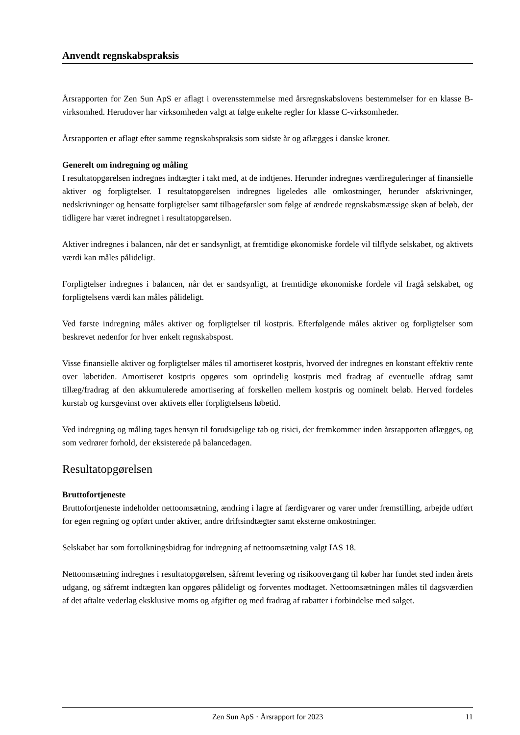Anvendt regnskabspraksis
Årsrapporten for Zen Sun ApS er aflagt i overensstemmelse med årsregnskabslovens bestemmelser for en klasse B-virksomhed. Herudover har virksomheden valgt at følge enkelte regler for klasse C-virksomheder.
Årsrapporten er aflagt efter samme regnskabspraksis som sidste år og aflægges i danske kroner.
Generelt om indregning og måling
I resultatopgørelsen indregnes indtægter i takt med, at de indtjenes. Herunder indregnes værdireguleringer af finansielle aktiver og forpligtelser. I resultatopgørelsen indregnes ligeledes alle omkostninger, herunder afskrivninger, nedskrivninger og hensatte forpligtelser samt tilbageførsler som følge af ændrede regnskabsmæssige skøn af beløb, der tidligere har været indregnet i resultatopgørelsen.
Aktiver indregnes i balancen, når det er sandsynligt, at fremtidige økonomiske fordele vil tilflyde selskabet, og aktivets værdi kan måles pålideligt.
Forpligtelser indregnes i balancen, når det er sandsynligt, at fremtidige økonomiske fordele vil fragå selskabet, og forpligtelsens værdi kan måles pålideligt.
Ved første indregning måles aktiver og forpligtelser til kostpris. Efterfølgende måles aktiver og forpligtelser som beskrevet nedenfor for hver enkelt regnskabspost.
Visse finansielle aktiver og forpligtelser måles til amortiseret kostpris, hvorved der indregnes en konstant effektiv rente over løbetiden. Amortiseret kostpris opgøres som oprindelig kostpris med fradrag af eventuelle afdrag samt tillæg/fradrag af den akkumulerede amortisering af forskellen mellem kostpris og nominelt beløb. Herved fordeles kurstab og kursgevinst over aktivets eller forpligtelsens løbetid.
Ved indregning og måling tages hensyn til forudsigelige tab og risici, der fremkommer inden årsrapporten aflægges, og som vedrører forhold, der eksisterede på balancedagen.
Resultatopgørelsen
Bruttofortjeneste
Bruttofortjeneste indeholder nettoomsætning, ændring i lagre af færdigvarer og varer under fremstilling, arbejde udført for egen regning og opført under aktiver, andre driftsindtægter samt eksterne omkostninger.
Selskabet har som fortolkningsbidrag for indregning af nettoomsætning valgt IAS 18.
Nettoomsætning indregnes i resultatopgørelsen, såfremt levering og risikoovergang til køber har fundet sted inden årets udgang, og såfremt indtægten kan opgøres pålideligt og forventes modtaget. Nettoomsætningen måles til dagsværdien af det aftalte vederlag eksklusive moms og afgifter og med fradrag af rabatter i forbindelse med salget.
Zen Sun ApS · Årsrapport for 2023 11